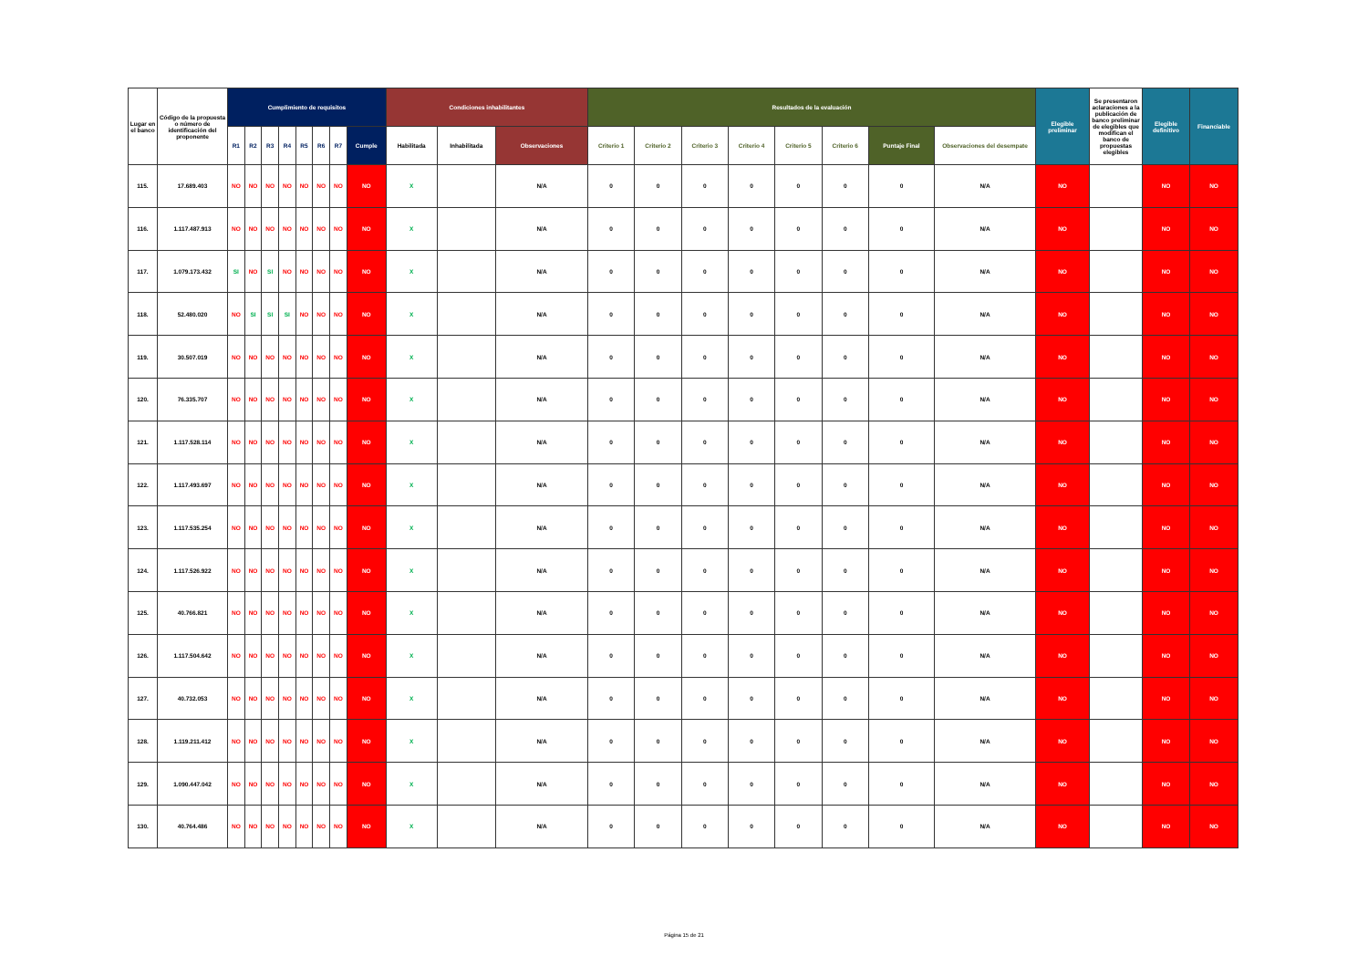| Lugar en el banco | Código de la propuesta o número de identificación del proponente | Cumplimiento de requisitos | | | | | | | | Condiciones inhabilitantes | | | Resultados de la evaluación | | | | | | | | Elegible preliminar | Se presentaron aclaraciones a la publicación de banco preliminar de elegibles que modifican el banco de propuestas elegibles | Elegible definitivo | Financiable |
| --- | --- | --- | --- | --- | --- | --- | --- | --- | --- | --- | --- | --- | --- | --- | --- | --- | --- | --- | --- | --- | --- | --- | --- | --- |
| | | R1 | R2 | R3 | R4 | R5 | R6 | R7 | Cumple | Habilitada | Inhabilitada | Observaciones | Criterio 1 | Criterio 2 | Criterio 3 | Criterio 4 | Criterio 5 | Criterio 6 | Puntaje Final | Observaciones del desempate | | | | |
| 115. | 17.689.403 | NO | NO | NO | NO | NO | NO | NO | NO | X | | N/A | 0 | 0 | 0 | 0 | 0 | 0 | 0 | N/A | NO | | NO | NO |
| 116. | 1.117.487.913 | NO | NO | NO | NO | NO | NO | NO | NO | X | | N/A | 0 | 0 | 0 | 0 | 0 | 0 | 0 | N/A | NO | | NO | NO |
| 117. | 1.079.173.432 | SI | NO | SI | NO | NO | NO | NO | NO | X | | N/A | 0 | 0 | 0 | 0 | 0 | 0 | 0 | N/A | NO | | NO | NO |
| 118. | 52.480.020 | NO | SI | SI | SI | NO | NO | NO | NO | X | | N/A | 0 | 0 | 0 | 0 | 0 | 0 | 0 | N/A | NO | | NO | NO |
| 119. | 30.507.019 | NO | NO | NO | NO | NO | NO | NO | NO | X | | N/A | 0 | 0 | 0 | 0 | 0 | 0 | 0 | N/A | NO | | NO | NO |
| 120. | 76.335.707 | NO | NO | NO | NO | NO | NO | NO | NO | X | | N/A | 0 | 0 | 0 | 0 | 0 | 0 | 0 | N/A | NO | | NO | NO |
| 121. | 1.117.528.114 | NO | NO | NO | NO | NO | NO | NO | NO | X | | N/A | 0 | 0 | 0 | 0 | 0 | 0 | 0 | N/A | NO | | NO | NO |
| 122. | 1.117.493.697 | NO | NO | NO | NO | NO | NO | NO | NO | X | | N/A | 0 | 0 | 0 | 0 | 0 | 0 | 0 | N/A | NO | | NO | NO |
| 123. | 1.117.535.254 | NO | NO | NO | NO | NO | NO | NO | NO | X | | N/A | 0 | 0 | 0 | 0 | 0 | 0 | 0 | N/A | NO | | NO | NO |
| 124. | 1.117.526.922 | NO | NO | NO | NO | NO | NO | NO | NO | X | | N/A | 0 | 0 | 0 | 0 | 0 | 0 | 0 | N/A | NO | | NO | NO |
| 125. | 40.766.821 | NO | NO | NO | NO | NO | NO | NO | NO | X | | N/A | 0 | 0 | 0 | 0 | 0 | 0 | 0 | N/A | NO | | NO | NO |
| 126. | 1.117.504.642 | NO | NO | NO | NO | NO | NO | NO | NO | X | | N/A | 0 | 0 | 0 | 0 | 0 | 0 | 0 | N/A | NO | | NO | NO |
| 127. | 40.732.053 | NO | NO | NO | NO | NO | NO | NO | NO | X | | N/A | 0 | 0 | 0 | 0 | 0 | 0 | 0 | N/A | NO | | NO | NO |
| 128. | 1.119.211.412 | NO | NO | NO | NO | NO | NO | NO | NO | X | | N/A | 0 | 0 | 0 | 0 | 0 | 0 | 0 | N/A | NO | | NO | NO |
| 129. | 1.090.447.042 | NO | NO | NO | NO | NO | NO | NO | NO | X | | N/A | 0 | 0 | 0 | 0 | 0 | 0 | 0 | N/A | NO | | NO | NO |
| 130. | 40.764.486 | NO | NO | NO | NO | NO | NO | NO | NO | X | | N/A | 0 | 0 | 0 | 0 | 0 | 0 | 0 | N/A | NO | | NO | NO |
Página 15 de 21